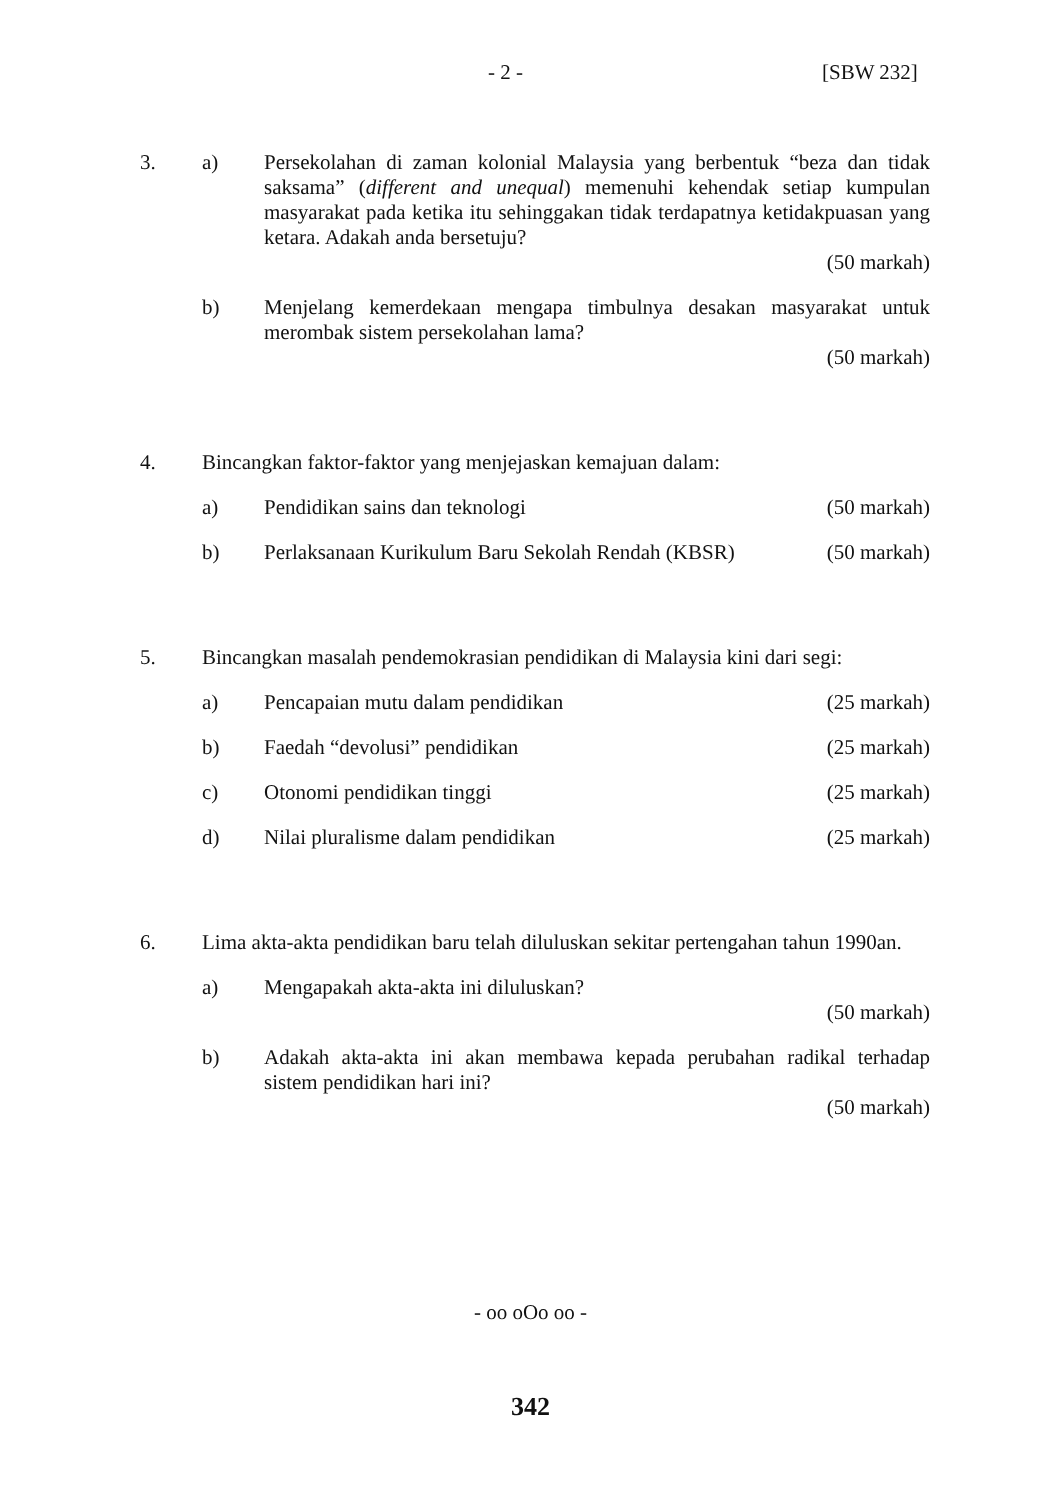- 2 - [SBW 232]
3. a) Persekolahan di zaman kolonial Malaysia yang berbentuk “beza dan tidak saksama” (different and unequal) memenuhi kehendak setiap kumpulan masyarakat pada ketika itu sehinggakan tidak terdapatnya ketidakpuasan yang ketara. Adakah anda bersetuju?
(50 markah)
b) Menjelang kemerdekaan mengapa timbulnya desakan masyarakat untuk merombak sistem persekolahan lama?
(50 markah)
4. Bincangkan faktor-faktor yang menjejaskan kemajuan dalam:
a) Pendidikan sains dan teknologi (50 markah)
b) Perlaksanaan Kurikulum Baru Sekolah Rendah (KBSR) (50 markah)
5. Bincangkan masalah pendemokrasian pendidikan di Malaysia kini dari segi:
a) Pencapaian mutu dalam pendidikan (25 markah)
b) Faedah “devolusi” pendidikan (25 markah)
c) Otonomi pendidikan tinggi (25 markah)
d) Nilai pluralisme dalam pendidikan (25 markah)
6. Lima akta-akta pendidikan baru telah diluluskan sekitar pertengahan tahun 1990an.
a) Mengapakah akta-akta ini diluluskan?
(50 markah)
b) Adakah akta-akta ini akan membawa kepada perubahan radikal terhadap sistem pendidikan hari ini?
(50 markah)
- oo oOo oo -
342